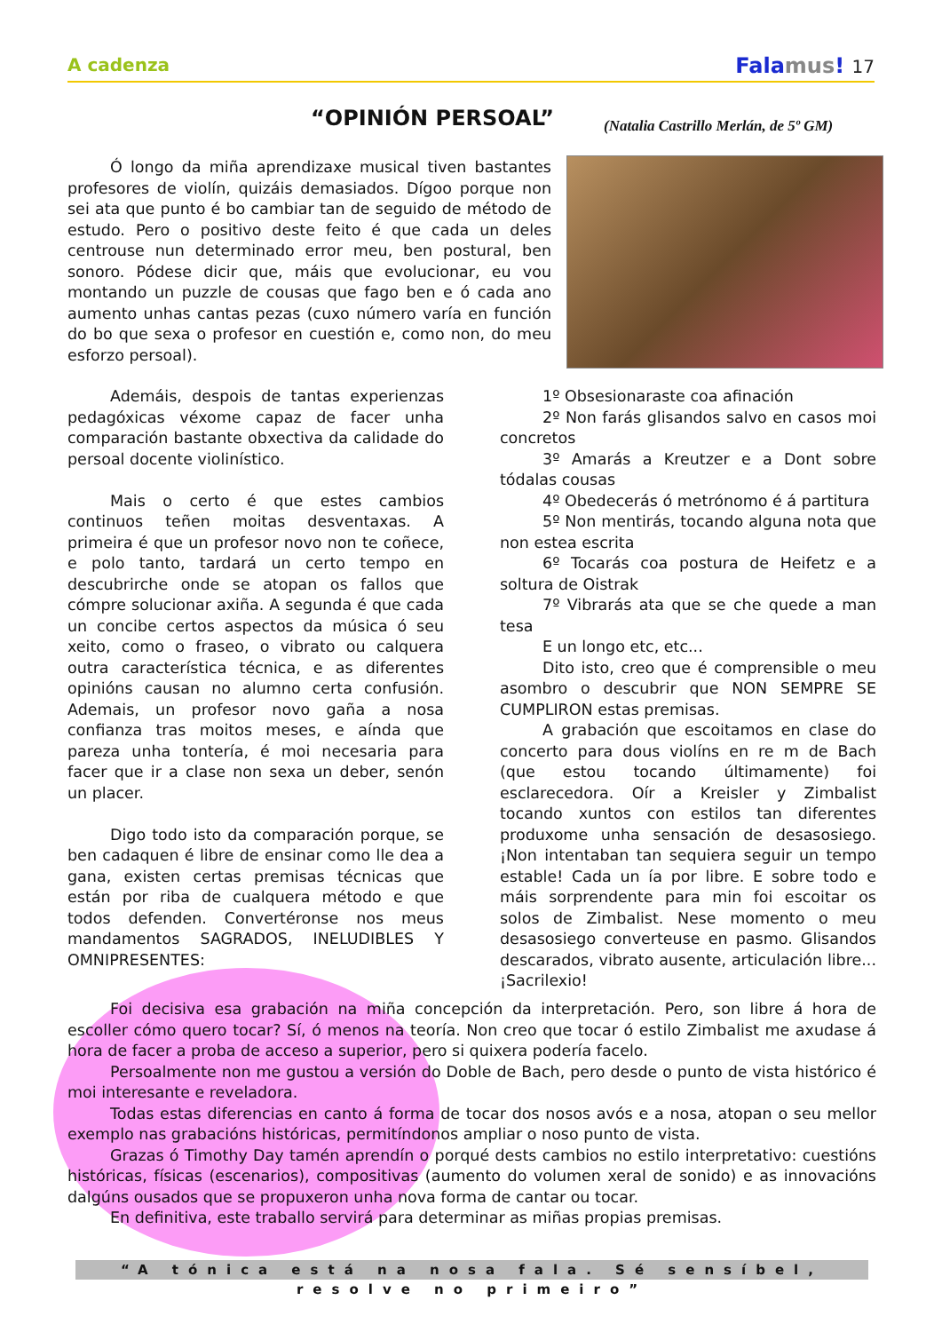A cadenza
Falamus! 17
“OPINIÓN PERSOAL”
(Natalia Castrillo Merlán, de 5º GM)
Ó longo da miña aprendizaxe musical tiven bastantes profesores de violín, quizáis demasiados. Dígoo porque non sei ata que punto é bo cambiar tan de seguido de método de estudo. Pero o positivo deste feito é que cada un deles centrouse nun determinado error meu, ben postural, ben sonoro. Pódese dicir que, máis que evolucionar, eu vou montando un puzzle de cousas que fago ben e ó cada ano aumento unhas cantas pezas (cuxo número varía en función do bo que sexa o profesor en cuestión e, como non, do meu esforzo persoal).
Ademáis, despois de tantas experienzas pedagóxicas véxome capaz de facer unha comparación bastante obxectiva da calidade do persoal docente violinístico.
Mais o certo é que estes cambios continuos teñen moitas desventaxas. A primeira é que un profesor novo non te coñece, e polo tanto, tardará un certo tempo en descubrirche onde se atopan os fallos que cómpre solucionar axiña. A segunda é que cada un concibe certos aspectos da música ó seu xeito, como o fraseo, o vibrato ou calquera outra característica técnica, e as diferentes opinións causan no alumno certa confusión. Ademais, un profesor novo gaña a nosa confianza tras moitos meses, e aínda que pareza unha tontería, é moi necesaria para facer que ir a clase non sexa un deber, senón un placer.
Digo todo isto da comparación porque, se ben cadaquen é libre de ensinar como lle dea a gana, existen certas premisas técnicas que están por riba de cualquera método e que todos defenden. Convertéronse nos meus mandamentos SAGRADOS, INELUDIBLES Y OMNIPRESENTES:
1º Obsesionaraste coa afinación
2º Non farás glisandos salvo en casos moi concretos
3º Amarás a Kreutzer e a Dont sobre tódalas cousas
4º Obedecerás ó metrónomo é á partitura
5º Non mentirás, tocando alguna nota que non estea escrita
6º Tocarás coa postura de Heifetz e a soltura de Oistrak
7º Vibrarás ata que se che quede a man tesa
E un longo etc, etc...
Dito isto, creo que é comprensible o meu asombro o descubrir que NON SEMPRE SE CUMPLIRON estas premisas.
A grabación que escoitamos en clase do concerto para dous violíns en re m de Bach (que estou tocando últimamente) foi esclarecedora. Oír a Kreisler y Zimbalist tocando xuntos con estilos tan diferentes produxome unha sensación de desasosiego. ¡Non intentaban tan sequiera seguir un tempo estable! Cada un ía por libre. E sobre todo e máis sorprendente para min foi escoitar os solos de Zimbalist. Nese momento o meu desasosiego converteuse en pasmo. Glisandos descarados, vibrato ausente, articulación libre... ¡Sacrilexio!
Foi decisiva esa grabación na miña concepción da interpretación. Pero, son libre á hora de escoller cómo quero tocar? Sí, ó menos na teoría. Non creo que tocar ó estilo Zimbalist me axudase á hora de facer a proba de acceso a superior, pero si quixera podería facelo.
Persoalmente non me gustou a versión do Doble de Bach, pero desde o punto de vista histórico é moi interesante e reveladora.
Todas estas diferencias en canto á forma de tocar dos nosos avós e a nosa, atopan o seu mellor exemplo nas grabacións históricas, permitíndonos ampliar o noso punto de vista.
Grazas ó Timothy Day tamén aprendín o porqué dests cambios no estilo interpretativo: cuestións históricas, físicas (escenarios), compositivas (aumento do volumen xeral de sonido) e as innovacións dalgúns ousados que se propuxeron unha nova forma de cantar ou tocar.
En definitiva, este traballo servirá para determinar as miñas propias premisas.
“A tónica está na nosa fala. Sé sensíbel, resolve no primeiro”